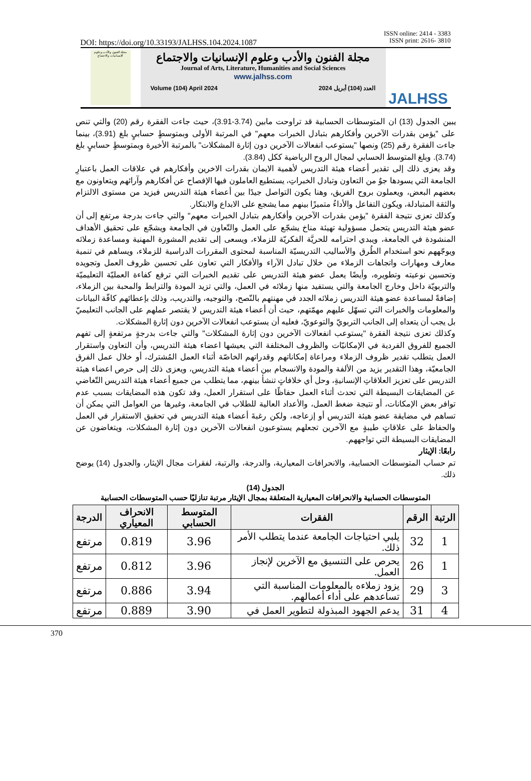ISSN online: 2414 - 3383
ISSN print: 2616- 3810
DOI: https://doi.org/10.33193/JALHSS.104.2024.1087
مجلة الفنون والأدب وعلوم الإنسانيات والاجتماع
مجلة الفنون والأدب وعلوم الإنسانيات والاجتماع
Journal of Arts, Literature, Humanities and Social Sciences
www.jalhss.com
Volume (104) April 2024 العدد (104) أبريل 2024
JALHSS
يبين الجدول (13) ان المتوسطات الحسابية قد تراوحت مابين (3.74-3.91)، حيث جاءت الفقرة رقم (20) والتي تنص على "يؤمن بقدرات الآخرين وأفكارهم بتبادل الخبرات معهم" في المرتبة الأولى وبمتوسطٍ حسابيٍ بلغ (3.91)، بينما جاءت الفقرة رقم (25) ونصها "يستوعب انفعالات الآخرين دون إثارة المشكلات" بالمرتبة الأخيرة وبمتوسطٍ حسابيٍ بلغ (3.74). وبلغ المتوسط الحسابي لمجال الروح الرياضية ككل (3.84).
وقد يعزى ذلك إلى تقدير أعضاء هيئة التدريس لأهمية الايمان بقدرات الاخرين وأفكارهم في علاقات العمل باعتبارِ الجامعة التي يسودها جوٌ من التعاون وتبادل الخبراتِ، يستطيع العاملون فيها الإفصاح عن أفكارهم وآرائهم ويتعاونون مع بعضهم البعض، ويعملون بروح الفريق، وهنا يكون التواصل جيدًا بين أعضاء هيئة التدريس فيزيد من مستوى الالتزام والثقة المتبادلة، ويكون التفاعل والأداءُ متميزًا بينهم مما يشجع على الابداع والابتكار.
وكذلك تعزى نتيجة الفقرة "يؤمن بقدرات الآخرين وأفكارهم بتبادل الخبرات معهم" والتي جاءت بدرجة مرتفع إلى أن عضو هيئة التدريس يتحمل مسؤولية تهيئة مناخ يشجّع على العمل والتّعاون في الجامعة ويشجّع على تحقيق الأهداف المنشودة في الجامعة، ويبدي احترامه للحريَّة الفكريّة للزملاء، ويسعى إلى تقديم المشورة المهنية ومساعدة زملائه ويوجّههم نحو استخدام الطُرق والأساليب التدريسيّة المناسبة لمحتوى المقررات الدراسية للزملاء، ويساهم في تنمية معارف ومهارات واتجاهات الزملاء من خلال تبادل الآراء والأفكار التي تعاون على تحسين ظروف العمل وتجويده وتحسين نوعيته وتطويره، وأيضًا يعمل عضو هيئة التدريس على تقديم الخبرات التي ترفع كفاءة العمليّة التعليميّة والتربويّة داخل وخارج الجامعة والتي يستفيد منها زملائه في العمل، والتي تزيد المودة والترابط والمحبة بين الزملاء، إضافةً لمساعدة عضو هيئة التدريس زملائه الجدد في مهنتهم بالنّصح، والتوجيه، والتدريب، وذلك بإعطائهم كافّة البيانات والمعلومات والخبرات التي تسهّل عليهم مهمّتهم، حيث أن أعضاء هيئة التدريس لا يقتصر عملهم على الجانب التعليميّ بل يجب أن يتعداه إلى الجانب التربويّ والتوعويّ، فعليه أن يستوعب انفعالات الآخرين دون إثارةِ المشكلات.
وكذلك تعزى نتيجة الفقرة "يستوعب انفعالات الآخرين دون إثارة المشكلات" والتي جاءت بدرجةٍ مرتفعةٍ إلى تفهم الجميع للفروق الفردية في الإمكانيّات والظروف المختلفة التي يعيشها اعضاء هيئة التدريس، وأن التعاون واستقرار العمل يتطلب تقدير ظروف الزملاء ومراعاة إمكاناتهم وقدراتهم الخاصّة أثناء العمل المُشترك، أو خلال عمل الفرق الجامعيّة، وهذا التقدير يزيد من الألفة والمودة والانسجام بين أعضاء هيئة التدريس، ويعزى ذلك إلى حرص اعضاء هيئة التدريس على تعزيز العلاقاتِ الإنسانيةِ، وحل أي خلافاتٍ تنشأ بينهم، مما يتطلب من جميع أعضاء هيئة التدريس التّغاضي عن المضايقات البسيطة التي تحدث أثناء العمل حفاظًا على استقرار العمل، وقد تكون هذه المضايقات بسبب عدم توافر بعض الإمكانات، أو نتيجة ضغط العمل، والأعداد العالية للطلاب في الجامعة، وغيرها من العوامل التي يمكن أن تساهم في مضايقة عضو هيئة التدريس أو إزعاجه، ولكن رغبةَ أعضاء هيئة التدريس في تحقيق الاستقرار في العمل والحفاظ على علاقاتٍ طيبةٍ مع الآخرين تجعلهم يستوعبون انفعالات الآخرين دون إثارة المشكلات، ويتغاضون عن المضايقات البسيطة التي تواجههم.
رابعًا: الإيثار
تم حساب المتوسطات الحسابية، والانحرافات المعيارية، والدرجة، والرتبة، لفقرات مجال الإيثار، والجدول (14) يوضح ذلك.
الجدول (14)
المتوسطات الحسابية والانحرافات المعيارية المتعلقة بمجال الإيثار مرتبة تنازليًا حسب المتوسطات الحسابية
| الرتبة | الرقم | الفقرات | المتوسط الحسابي | الانحراف المعياري | الدرجة |
| --- | --- | --- | --- | --- | --- |
| 1 | 32 | يلبي احتياجات الجامعة عندما يتطلب الأمر ذلك. | 3.96 | 0.819 | مرتفع |
| 1 | 26 | يحرص على التنسيق مع الآخرين لإنجاز العمل. | 3.96 | 0.812 | مرتفع |
| 3 | 29 | يزود زملاءه بالمعلومات المناسبة التي تساعدهم على أداء أعمالهم. | 3.94 | 0.886 | مرتفع |
| 4 | 31 | يدعم الجهود المبذولة لتطوير العمل في | 3.90 | 0.889 | مرتفع |
370